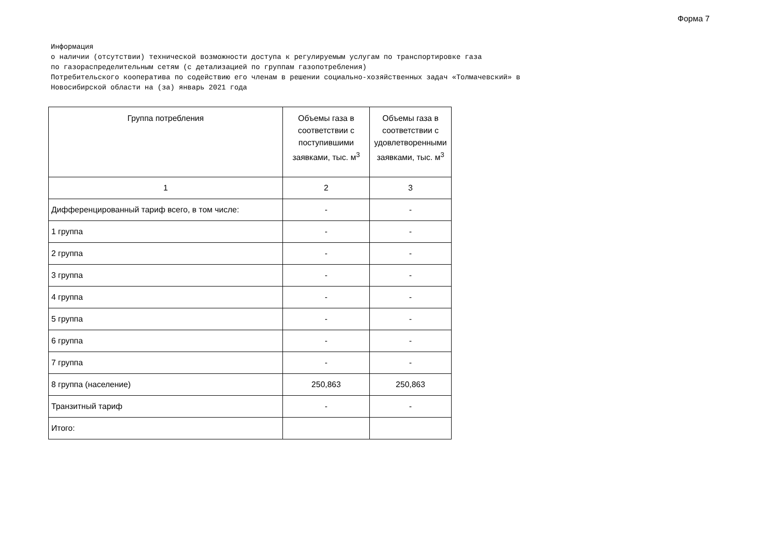Форма 7
Информация о наличии (отсутствии) технической возможности доступа к регулируемым услугам по транспортировке газа по газораспределительным сетям (с детализацией по группам газопотребления) Потребительского кооператива по содействию его членам в решении социально-хозяйственных задач «Толмачевский» в Новосибирской области на (за) январь 2021 года
| Группа потребления | Объемы газа в соответствии с поступившими заявками, тыс. м<sup>3</sup> | Объемы газа в соответствии с удовлетворенными заявками, тыс. м<sup>3</sup> |
| --- | --- | --- |
| 1 | 2 | 3 |
| Дифференцированный тариф всего, в том числе: | - | - |
| 1 группа | - | - |
| 2 группа | - | - |
| 3 группа | - | - |
| 4 группа | - | - |
| 5 группа | - | - |
| 6 группа | - | - |
| 7 группа | - | - |
| 8 группа (население) | 250,863 | 250,863 |
| Транзитный тариф | - | - |
| Итого: | | |